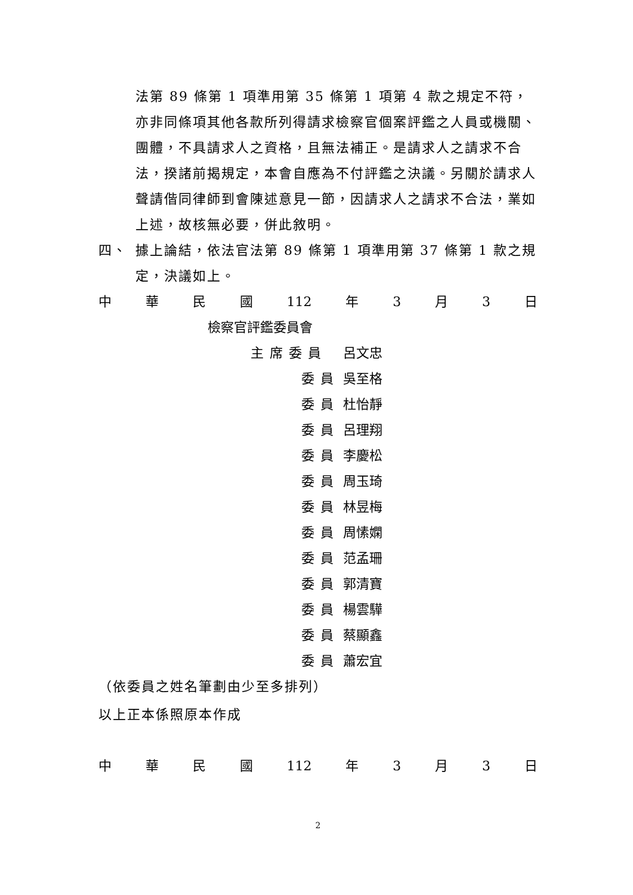法第 89 條第 1 項準用第 35 條第 1 項第 4 款之規定不符，亦非同條項其他各款所列得請求檢察官個案評鑑之人員或機關、團體，不具請求人之資格，且無法補正。是請求人之請求不合法，揆諸前揭規定，本會自應為不付評鑑之決議。另關於請求人聲請偕同律師到會陳述意見一節，因請求人之請求不合法，業如上述，故核無必要，併此敘明。
四、 據上論結，依法官法第 89 條第 1 項準用第 37 條第 1 款之規定，決議如上。
中 華 民 國 112 年 3 月 3 日
檢察官評鑑委員會
主席委員 呂文忠
委員 吳至格
委員 杜怡靜
委員 呂理翔
委員 李慶松
委員 周玉琦
委員 林昱梅
委員 周愫嫻
委員 范孟珊
委員 郭清寶
委員 楊雲驊
委員 蔡顯鑫
委員 蕭宏宜
（依委員之姓名筆劃由少至多排列）
以上正本係照原本作成
中 華 民 國 112 年 3 月 3 日
2